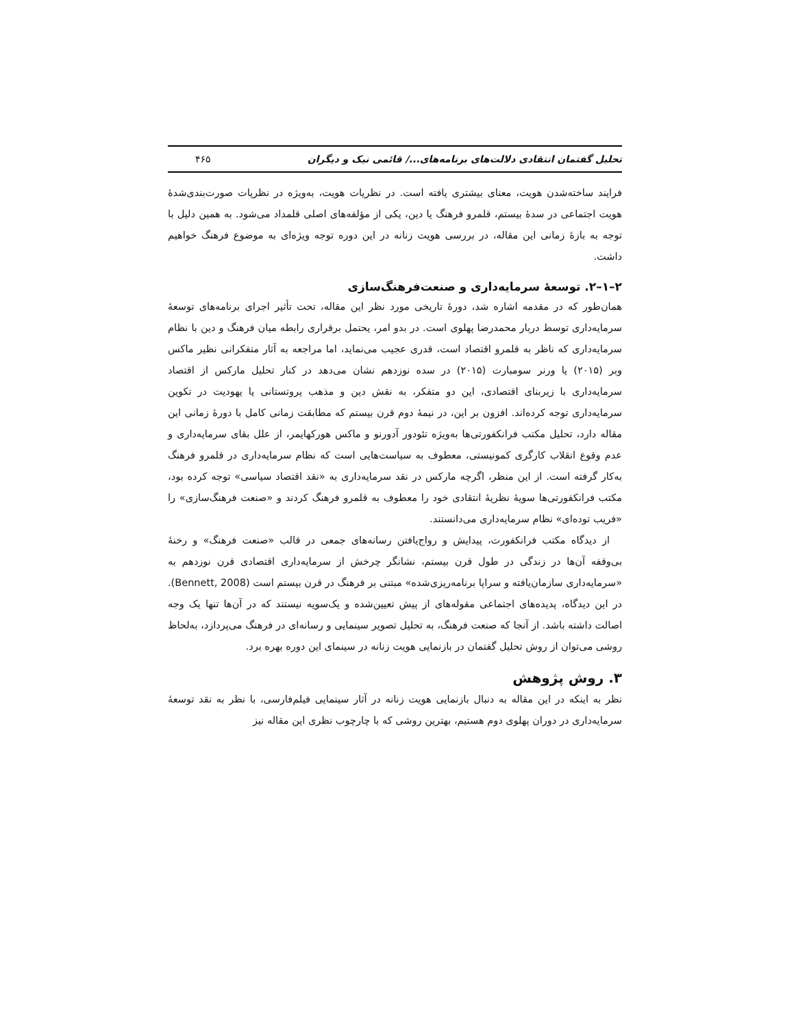تحلیل گفتمان انتقادی دلالت‌های برنامه‌های.../ قائمی نیک و دیگران ۴۶۵
فرایند ساخته‌شدن هویت، معنای بیشتری یافته است. در نظریات هویت، به‌ویژه در نظریات صورت‌بندی‌شدهٔ هویت اجتماعی در سدهٔ بیستم، قلمرو فرهنگ یا دین، یکی از مؤلفه‌های اصلی قلمداد می‌شود. به همین دلیل با توجه به بازهٔ زمانی این مقاله، در بررسی هویت زنانه در این دوره توجه ویژه‌ای به موضوع فرهنگ خواهیم داشت.
۲–۱–۲. توسعهٔ سرمایه‌داری و صنعت‌فرهنگ‌سازی
همان‌طور که در مقدمه اشاره شد، دورهٔ تاریخی مورد نظر این مقاله، تحت تأثیر اجرای برنامه‌های توسعهٔ سرمایه‌داری توسط دربار محمدرضا پهلوی است. در بدو امر، یحتمل برقراری رابطه میان فرهنگ و دین با نظام سرمایه‌داری که ناظر به قلمرو اقتصاد است، قدری عجیب می‌نماید، اما مراجعه به آثار متفکرانی نظیر ماکس وبر (۲۰۱۵) یا ورنر سومبارت (۲۰۱۵) در سده نوزدهم نشان می‌دهد در کنار تحلیل مارکس از اقتصاد سرمایه‌داری با زیربنای اقتصادی، این دو متفکر، به نقش دین و مذهب پروتستانی یا یهودیت در تکوین سرمایه‌داری توجه کرده‌اند. افزون بر این، در نیمهٔ دوم قرن بیستم که مطابقت زمانی کامل با دورهٔ زمانی این مقاله دارد، تحلیل مکتب فرانکفورتی‌ها به‌ویژه تئودور آدورنو و ماکس هورکهایمر، از علل بقای سرمایه‌داری و عدم وقوع انقلاب کارگری کمونیستی، معطوف به سیاست‌هایی است که نظام سرمایه‌داری در قلمرو فرهنگ به‌کار گرفته است. از این منظر، اگرچه مارکس در نقد سرمایه‌داری به «نقد اقتصاد سیاسی» توجه کرده بود، مکتب فرانکفورتی‌ها سویهٔ نظریهٔ انتقادی خود را معطوف به قلمرو فرهنگ کردند و «صنعت فرهنگ‌سازی» را «فریب توده‌ای» نظام سرمایه‌داری می‌دانستند.
از دیدگاه مکتب فرانکفورت، پیدایش و رواج‌یافتن رسانه‌های جمعی در قالب «صنعت فرهنگ» و رخنهٔ بی‌وقفه آن‌ها در زندگی در طول قرن بیستم، نشانگر چرخش از سرمایه‌داری اقتصادی قرن نوزدهم به «سرمایه‌داری سازمان‌یافته و سراپا برنامه‌ریزی‌شده» مبتنی بر فرهنگ در قرن بیستم است (Bennett, 2008). در این دیدگاه، پدیده‌های اجتماعی مقوله‌های از پیش تعیین‌شده و یک‌سویه نیستند که در آن‌ها تنها یک وجه اصالت داشته باشد. از آنجا که صنعت فرهنگ، به تحلیل تصویر سینمایی و رسانه‌ای در فرهنگ می‌پردازد، به‌لحاظ روشی می‌توان از روش تحلیل گفتمان در بازنمایی هویت زنانه در سینمای این دوره بهره برد.
۳. روش پژوهش
نظر به اینکه در این مقاله به دنبال بازنمایی هویت زنانه در آثار سینمایی فیلم‌فارسی، با نظر به نقد توسعهٔ سرمایه‌داری در دوران پهلوی دوم هستیم، بهترین روشی که با چارچوب نظری این مقاله نیز